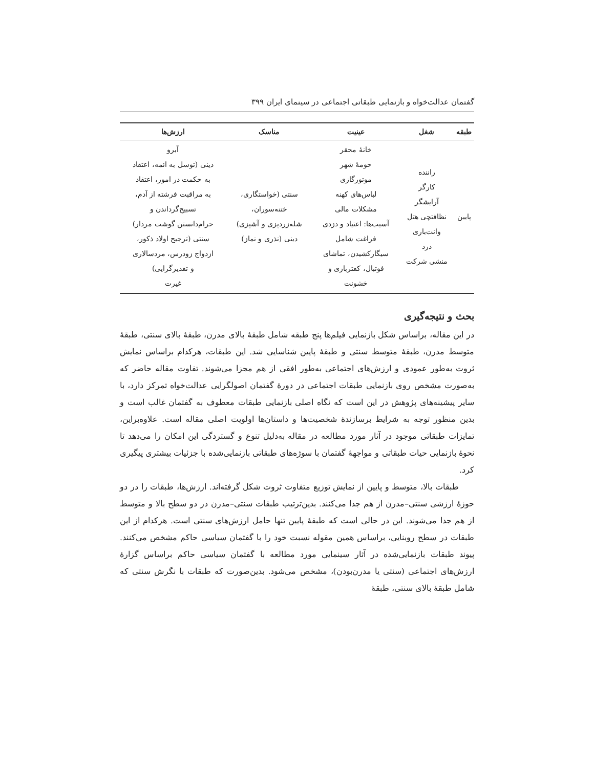گفتمان عدالت‌خواه و بازنمایی طبقاتی اجتماعی در سینمای ایران ۳۹۹
| طبقه | شغل | عینیت | مناسک | ارزش‌ها |
| --- | --- | --- | --- | --- |
| پایین | راننده کارگر آرایشگر نظافتچی هتل وانت‌باری دزد منشی شرکت | خانهٔ محقر حومهٔ شهر موتورگازی لباس‌های کهنه مشکلات مالی آسیب‌ها: اعتیاد و دزدی فراغت شامل سیگارکشیدن، تماشای فوتبال، کفتربازی و خشونت | سنتی (خواستگاری، ختنه‌سوران، شله‌زردپزی و آشپزی) دینی (نذری و نماز) | آبرو دینی (توسل به ائمه، اعتقاد به حکمت در امور، اعتقاد به مراقبت فرشته از آدم، تسبیح‌گرداندن و حرام‌دانستن گوشت مردار) سنتی (ترجیح اولاد ذکور، ازدواج زودرس، مردسالاری و تقدیرگرایی) غیرت |
بحث و نتیجه‌گیری
در این مقاله، براساس شکل بازنمایی فیلم‌ها پنج طبقه شامل طبقهٔ بالای مدرن، طبقهٔ بالای سنتی، طبقهٔ متوسط مدرن، طبقهٔ متوسط سنتی و طبقهٔ پایین شناسایی شد. این طبقات، هرکدام براساس نمایش ثروت به‌طور عمودی و ارزش‌های اجتماعی به‌طور افقی از هم مجزا می‌شوند. تفاوت مقاله حاضر که به‌صورت مشخص روی بازنمایی طبقات اجتماعی در دورهٔ گفتمان اصولگرایی عدالت‌خواه تمرکز دارد، با سایر پیشینه‌های پژوهش در این است که نگاه اصلی بازنمایی طبقات معطوف به گفتمان غالب است و بدین منظور توجه به شرایط برسازندهٔ شخصیت‌ها و داستان‌ها اولویت اصلی مقاله است. علاوه‌براین، تمایزات طبقاتی موجود در آثار مورد مطالعه در مقاله به‌دلیل تنوع و گستردگی این امکان را می‌دهد تا نحوهٔ بازنمایی حیات طبقاتی و مواجههٔ گفتمان با سوژه‌های طبقاتی بازنمایی‌شده با جزئیات بیشتری پیگیری کرد.
طبقات بالا، متوسط و پایین از نمایش توزیع متفاوت ثروت شکل گرفته‌اند. ارزش‌ها، طبقات را در دو حوزهٔ ارزشی سنتی–مدرن از هم جدا می‌کنند. بدین‌ترتیب طبقات سنتی–مدرن در دو سطح بالا و متوسط از هم جدا می‌شوند. این در حالی است که طبقهٔ پایین تنها حامل ارزش‌های سنتی است. هرکدام از این طبقات در سطح روبنایی، براساس همین مقوله نسبت خود را با گفتمان سیاسی حاکم مشخص می‌کنند. پیوند طبقات بازنمایی‌شده در آثار سینمایی مورد مطالعه با گفتمان سیاسی حاکم براساس گزارهٔ ارزش‌های اجتماعی (سنتی یا مدرن‌بودن)، مشخص می‌شود. بدین‌صورت که طبقات با نگرش سنتی که شامل طبقهٔ بالای سنتی، طبقهٔ